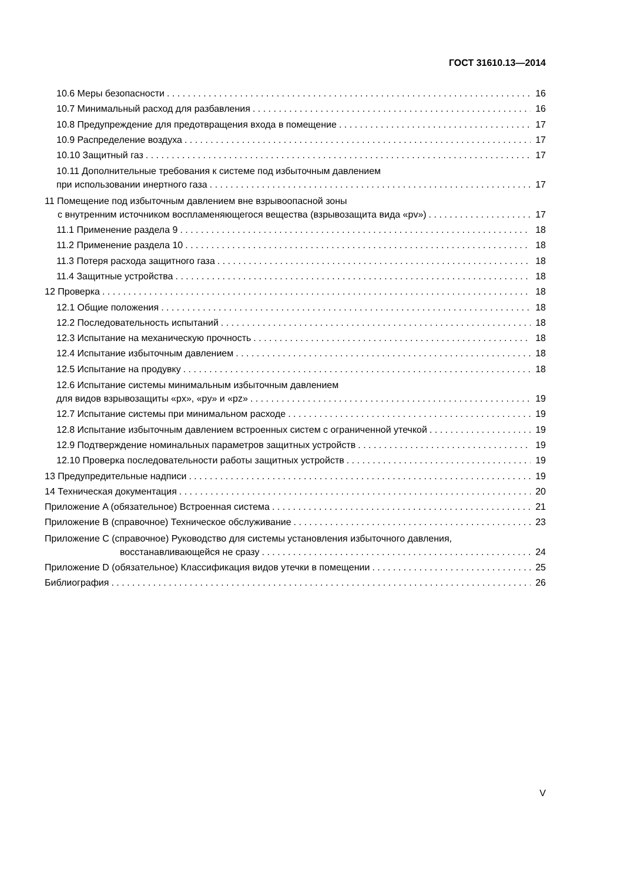ГОСТ 31610.13—2014
10.6 Меры безопасности 16
10.7 Минимальный расход для разбавления 16
10.8 Предупреждение для предотвращения входа в помещение 17
10.9 Распределение воздуха 17
10.10 Защитный газ 17
10.11 Дополнительные требования к системе под избыточным давлением
при использовании инертного газа 17
11 Помещение под избыточным давлением вне взрывоопасной зоны
с внутренним источником воспламеняющегося вещества (взрывозащита вида «pv») 17
11.1 Применение раздела 9 18
11.2 Применение раздела 10 18
11.3 Потеря расхода защитного газа 18
11.4 Защитные устройства 18
12 Проверка 18
12.1 Общие положения 18
12.2 Последовательность испытаний 18
12.3 Испытание на механическую прочность 18
12.4 Испытание избыточным давлением 18
12.5 Испытание на продувку 18
12.6 Испытание системы минимальным избыточным давлением
для видов взрывозащиты «px», «py» и «pz» 19
12.7 Испытание системы при минимальном расходе 19
12.8 Испытание избыточным давлением встроенных систем с ограниченной утечкой 19
12.9 Подтверждение номинальных параметров защитных устройств 19
12.10 Проверка последовательности работы защитных устройств 19
13 Предупредительные надписи 19
14 Техническая документация 20
Приложение A (обязательное) Встроенная система 21
Приложение B (справочное) Техническое обслуживание 23
Приложение C (справочное) Руководство для системы установления избыточного давления,
восстанавливающейся не сразу 24
Приложение D (обязательное) Классификация видов утечки в помещении 25
Библиография 26
V